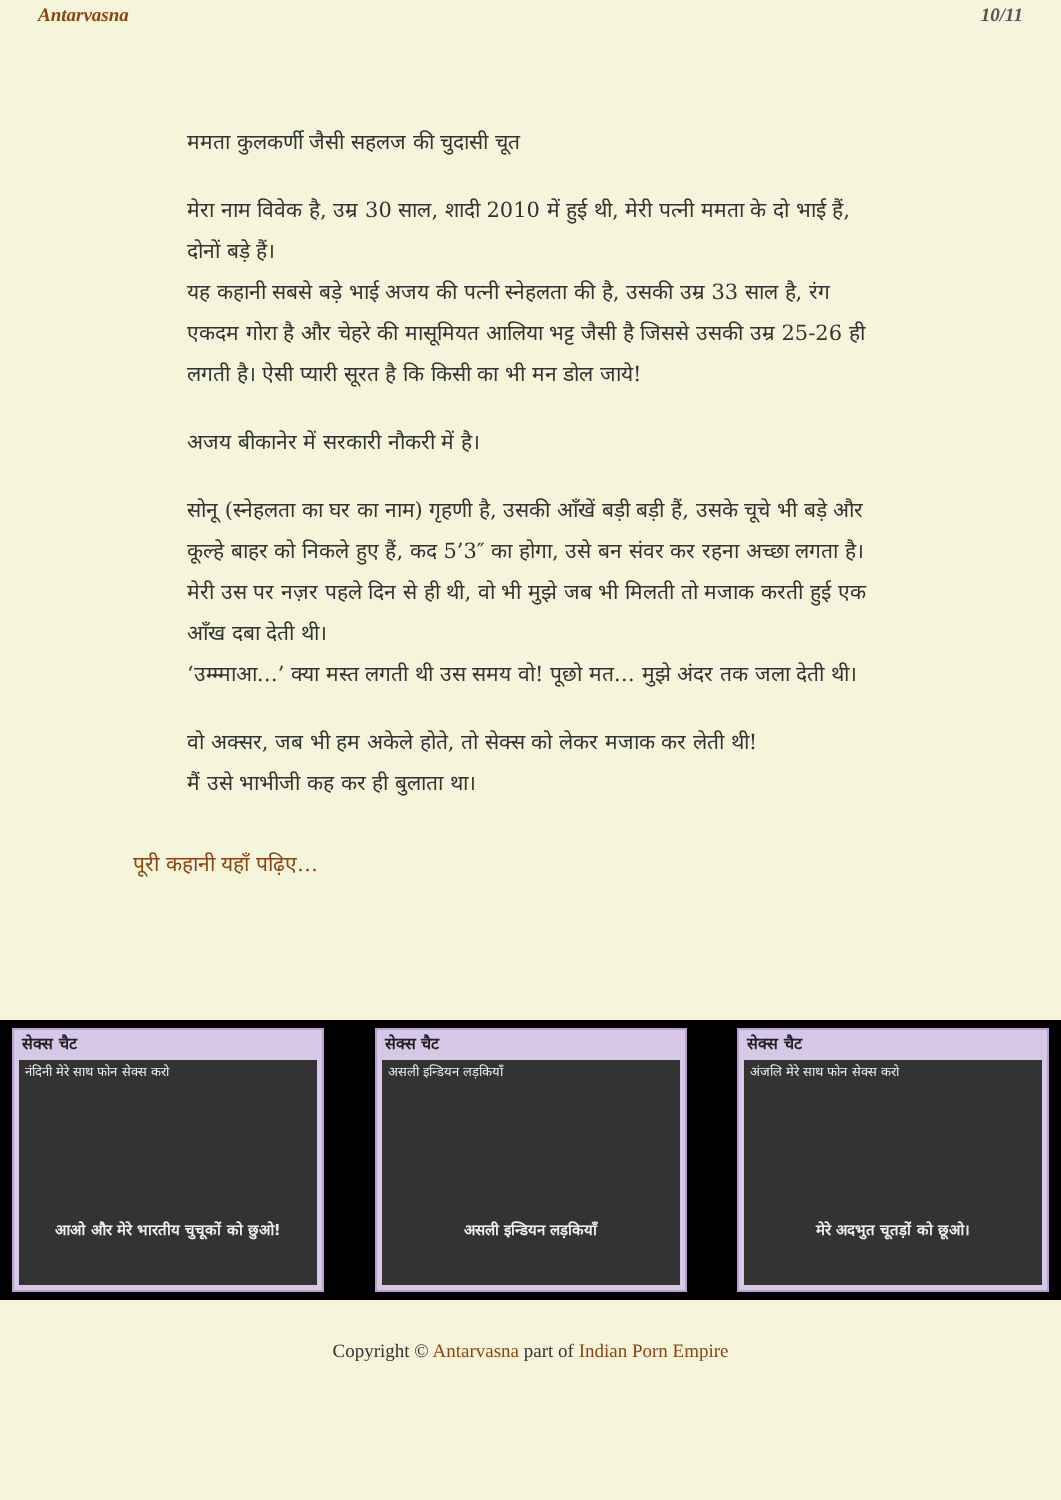Antarvasna 10/11
ममता कुलकर्णी जैसी सहलज की चुदासी चूत
मेरा नाम विवेक है, उम्र 30 साल, शादी 2010 में हुई थी, मेरी पत्नी ममता के दो भाई हैं, दोनों बड़े हैं।
यह कहानी सबसे बड़े भाई अजय की पत्नी स्नेहलता की है, उसकी उम्र 33 साल है, रंग एकदम गोरा है और चेहरे की मासूमियत आलिया भट्ट जैसी है जिससे उसकी उम्र 25-26 ही लगती है। ऐसी प्यारी सूरत है कि किसी का भी मन डोल जाये!
अजय बीकानेर में सरकारी नौकरी में है।
सोनू (स्नेहलता का घर का नाम) गृहणी है, उसकी आँखें बड़ी बड़ी हैं, उसके चूचे भी बड़े और कूल्हे बाहर को निकले हुए हैं, कद 5’3″ का होगा, उसे बन संवर कर रहना अच्छा लगता है।
मेरी उस पर नज़र पहले दिन से ही थी, वो भी मुझे जब भी मिलती तो मजाक करती हुई एक आँख दबा देती थी।
‘उम्म्माआ…’ क्या मस्त लगती थी उस समय वो! पूछो मत… मुझे अंदर तक जला देती थी।
वो अक्सर, जब भी हम अकेले होते, तो सेक्स को लेकर मजाक कर लेती थी!
मैं उसे भाभीजी कह कर ही बुलाता था।
पूरी कहानी यहाँ पढ़िए…
सेक्स चैट
नंदिनी मेरे साथ फोन सेक्स करो
आओ और मेरे भारतीय चुचूकों को छुओ!
सेक्स चैट
असली इन्डियन लड़कियाँ
असली इन्डियन लड़कियाँ
सेक्स चैट
अंजलि मेरे साथ फोन सेक्स करो
मेरे अदभुत चूतड़ों को छूओ।
Copyright © Antarvasna part of Indian Porn Empire